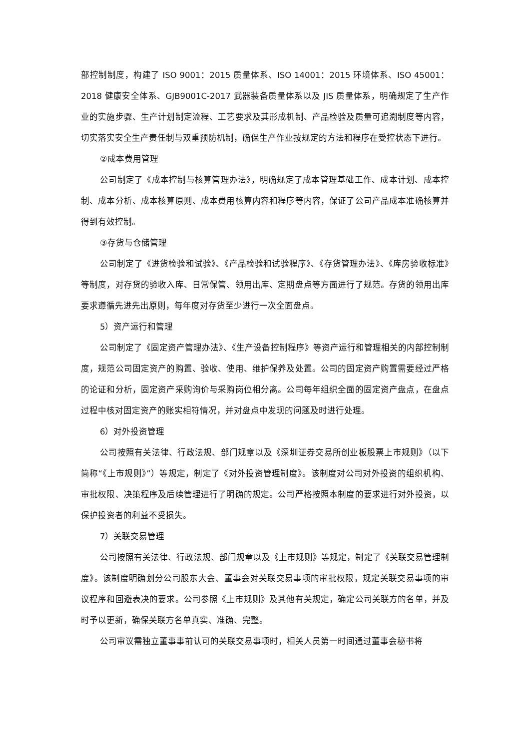部控制制度，构建了 ISO 9001：2015 质量体系、ISO 14001：2015 环境体系、ISO 45001：2018 健康安全体系、GJB9001C-2017 武器装备质量体系以及 JIS 质量体系，明确规定了生产作业的实施步骤、生产计划制定流程、工艺要求及其形成机制、产品检验及质量可追溯制度等内容，切实落实安全生产责任制与双重预防机制，确保生产作业按规定的方法和程序在受控状态下进行。
②成本费用管理
公司制定了《成本控制与核算管理办法》，明确规定了成本管理基础工作、成本计划、成本控制、成本分析、成本核算原则、成本费用核算内容和程序等内容，保证了公司产品成本准确核算并得到有效控制。
③存货与仓储管理
公司制定了《进货检验和试验》、《产品检验和试验程序》、《存货管理办法》、《库房验收标准》等制度，对存货的验收入库、日常保管、领用出库、定期盘点等方面进行了规范。存货的领用出库要求遵循先进先出原则，每年度对存货至少进行一次全面盘点。
5）资产运行和管理
公司制定了《固定资产管理办法》、《生产设备控制程序》等资产运行和管理相关的内部控制制度，规范公司固定资产的购置、验收、使用、维护保养及处置。公司的固定资产购置需要经过严格的论证和分析，固定资产采购询价与采购岗位相分离。公司每年组织全面的固定资产盘点，在盘点过程中核对固定资产的账实相符情况，并对盘点中发现的问题及时进行处理。
6）对外投资管理
公司按照有关法律、行政法规、部门规章以及《深圳证券交易所创业板股票上市规则》（以下简称“《上市规则》”）等规定，制定了《对外投资管理制度》。该制度对公司对外投资的组织机构、审批权限、决策程序及后续管理进行了明确的规定。公司严格按照本制度的要求进行对外投资，以保护投资者的利益不受损失。
7）关联交易管理
公司按照有关法律、行政法规、部门规章以及《上市规则》等规定，制定了《关联交易管理制度》。该制度明确划分公司股东大会、董事会对关联交易事项的审批权限，规定关联交易事项的审议程序和回避表决的要求。公司参照《上市规则》及其他有关规定，确定公司关联方的名单，并及时予以更新，确保关联方名单真实、准确、完整。
公司审议需独立董事事前认可的关联交易事项时，相关人员第一时间通过董事会秘书将